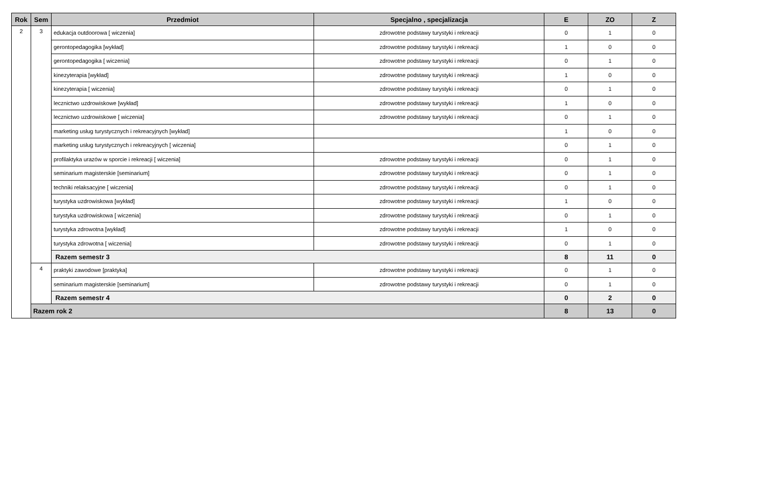| Rok | Sem | Przedmiot | Specjalno , specjalizacja | E | ZO | Z |
| --- | --- | --- | --- | --- | --- | --- |
| 2 | 3 | edukacja outdoorowa [ wiczenia] | zdrowotne podstawy turystyki i rekreacji | 0 | 1 | 0 |
| | | gerontopedagogika [wykład] | zdrowotne podstawy turystyki i rekreacji | 1 | 0 | 0 |
| | | gerontopedagogika [ wiczenia] | zdrowotne podstawy turystyki i rekreacji | 0 | 1 | 0 |
| | | kinezyterapia [wykład] | zdrowotne podstawy turystyki i rekreacji | 1 | 0 | 0 |
| | | kinezyterapia [ wiczenia] | zdrowotne podstawy turystyki i rekreacji | 0 | 1 | 0 |
| | | lecznictwo uzdrowiskowe [wykład] | zdrowotne podstawy turystyki i rekreacji | 1 | 0 | 0 |
| | | lecznictwo uzdrowiskowe [ wiczenia] | zdrowotne podstawy turystyki i rekreacji | 0 | 1 | 0 |
| | | marketing usług turystycznych i rekreacyjnych [wykład] | | 1 | 0 | 0 |
| | | marketing usług turystycznych i rekreacyjnych [ wiczenia] | | 0 | 1 | 0 |
| | | profilaktyka urazów w sporcie i rekreacji [ wiczenia] | zdrowotne podstawy turystyki i rekreacji | 0 | 1 | 0 |
| | | seminarium magisterskie [seminarium] | zdrowotne podstawy turystyki i rekreacji | 0 | 1 | 0 |
| | | techniki relaksacyjne [ wiczenia] | zdrowotne podstawy turystyki i rekreacji | 0 | 1 | 0 |
| | | turystyka uzdrowiskowa [wykład] | zdrowotne podstawy turystyki i rekreacji | 1 | 0 | 0 |
| | | turystyka uzdrowiskowa [ wiczenia] | zdrowotne podstawy turystyki i rekreacji | 0 | 1 | 0 |
| | | turystyka zdrowotna [wykład] | zdrowotne podstawy turystyki i rekreacji | 1 | 0 | 0 |
| | | turystyka zdrowotna [ wiczenia] | zdrowotne podstawy turystyki i rekreacji | 0 | 1 | 0 |
| | | Razem semestr 3 | | 8 | 11 | 0 |
| | 4 | praktyki zawodowe [praktyka] | zdrowotne podstawy turystyki i rekreacji | 0 | 1 | 0 |
| | | seminarium magisterskie [seminarium] | zdrowotne podstawy turystyki i rekreacji | 0 | 1 | 0 |
| | | Razem semestr 4 | | 0 | 2 | 0 |
| | Razem rok 2 | | | 8 | 13 | 0 |